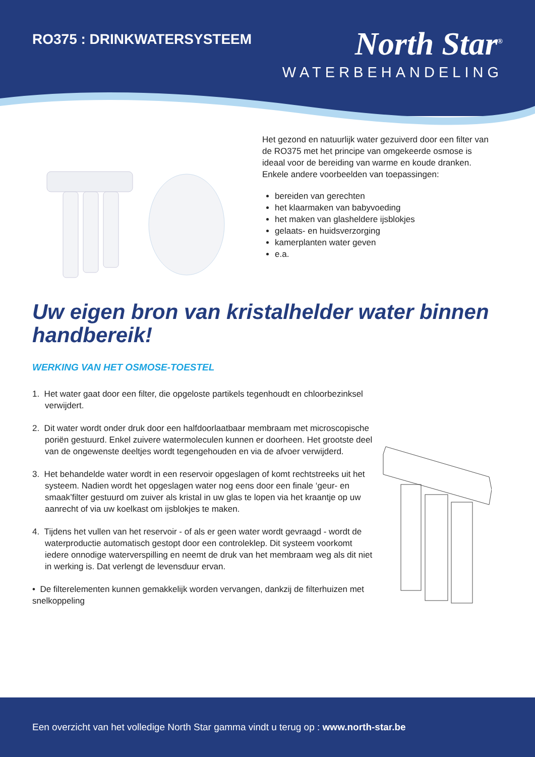RO375 : DRINKWATERSYSTEEM
North Star<sup>®</sup>
WATERBEHANDELING
Het gezond en natuurlijk water gezuiverd door een filter van de RO375 met het principe van omgekeerde osmose is ideaal voor de bereiding van warme en koude dranken. Enkele andere voorbeelden van toepassingen:
bereiden van gerechten
het klaarmaken van babyvoeding
het maken van glasheldere ijsblokjes
gelaats- en huidsverzorging
kamerplanten water geven
e.a.
Uw eigen bron van kristalhelder water binnen handbereik!
WERKING VAN HET OSMOSE-TOESTEL
1. Het water gaat door een filter, die opgeloste partikels tegenhoudt en chloorbezinksel verwijdert.
2. Dit water wordt onder druk door een halfdoorlaatbaar membraam met microscopische poriën gestuurd. Enkel zuivere watermoleculen kunnen er doorheen. Het grootste deel van de ongewenste deeltjes wordt tegengehouden en via de afvoer verwijderd.
3. Het behandelde water wordt in een reservoir opgeslagen of komt rechtstreeks uit het systeem. Nadien wordt het opgeslagen water nog eens door een finale ‘geur- en smaak’filter gestuurd om zuiver als kristal in uw glas te lopen via het kraantje op uw aanrecht of via uw koelkast om ijsblokjes te maken.
4. Tijdens het vullen van het reservoir - of als er geen water wordt gevraagd - wordt de waterproductie automatisch gestopt door een controleklep. Dit systeem voorkomt iedere onnodige waterverspilling en neemt de druk van het membraam weg als dit niet in werking is. Dat verlengt de levensduur ervan.
• De filterelementen kunnen gemakkelijk worden vervangen, dankzij de filterhuizen met snelkoppeling
Een overzicht van het volledige North Star gamma vindt u terug op : www.north-star.be